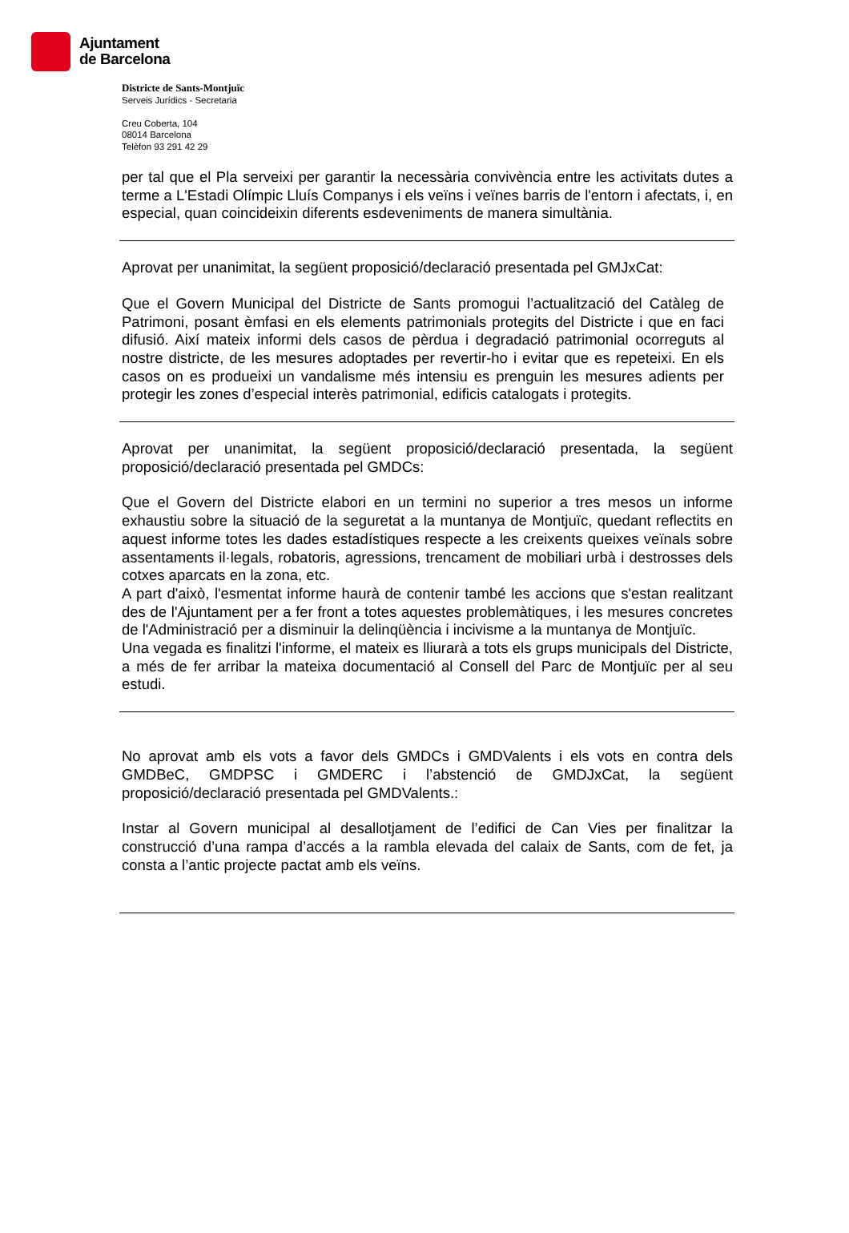Ajuntament
de Barcelona
Districte de Sants-Montjuïc
Serveis Jurídics - Secretaria
Creu Coberta, 104
08014 Barcelona
Telèfon 93 291 42 29
per tal que el Pla serveixi per garantir la necessària convivència entre les activitats dutes a terme a L'Estadi Olímpic Lluís Companys i els veïns i veïnes barris de l'entorn i afectats, i, en especial, quan coincideixin diferents esdeveniments de manera simultània.
Aprovat per unanimitat, la següent proposició/declaració presentada pel GMJxCat:
Que el Govern Municipal del Districte de Sants promogui l’actualització del Catàleg de Patrimoni, posant èmfasi en els elements patrimonials protegits del Districte i que en faci difusió. Així mateix informi dels casos de pèrdua i degradació patrimonial ocorreguts al nostre districte, de les mesures adoptades per revertir-ho i evitar que es repeteixi. En els casos on es produeixi un vandalisme més intensiu es prenguin les mesures adients per protegir les zones d’especial interès patrimonial, edificis catalogats i protegits.
Aprovat per unanimitat, la següent proposició/declaració presentada, la següent proposició/declaració presentada pel GMDCs:
Que el Govern del Districte elabori en un termini no superior a tres mesos un informe exhaustiu sobre la situació de la seguretat a la muntanya de Montjuïc, quedant reflectits en aquest informe totes les dades estadístiques respecte a les creixents queixes veïnals sobre assentaments il·legals, robatoris, agressions, trencament de mobiliari urbà i destrosses dels cotxes aparcats en la zona, etc.
A part d'això, l'esmentat informe haurà de contenir també les accions que s'estan realitzant des de l'Ajuntament per a fer front a totes aquestes problemàtiques, i les mesures concretes de l'Administració per a disminuir la delinqüència i incivisme a la muntanya de Montjuïc.
Una vegada es finalitzi l'informe, el mateix es lliurarà a tots els grups municipals del Districte, a més de fer arribar la mateixa documentació al Consell del Parc de Montjuïc per al seu estudi.
No aprovat amb els vots a favor dels GMDCs i GMDValents i els vots en contra dels GMDBeC, GMDPSC i GMDERC i l’abstenció de GMDJxCat, la següent proposició/declaració presentada pel GMDValents.:
Instar al Govern municipal al desallotjament de l’edifici de Can Vies per finalitzar la construcció d’una rampa d’accés a la rambla elevada del calaix de Sants, com de fet, ja consta a l’antic projecte pactat amb els veïns.